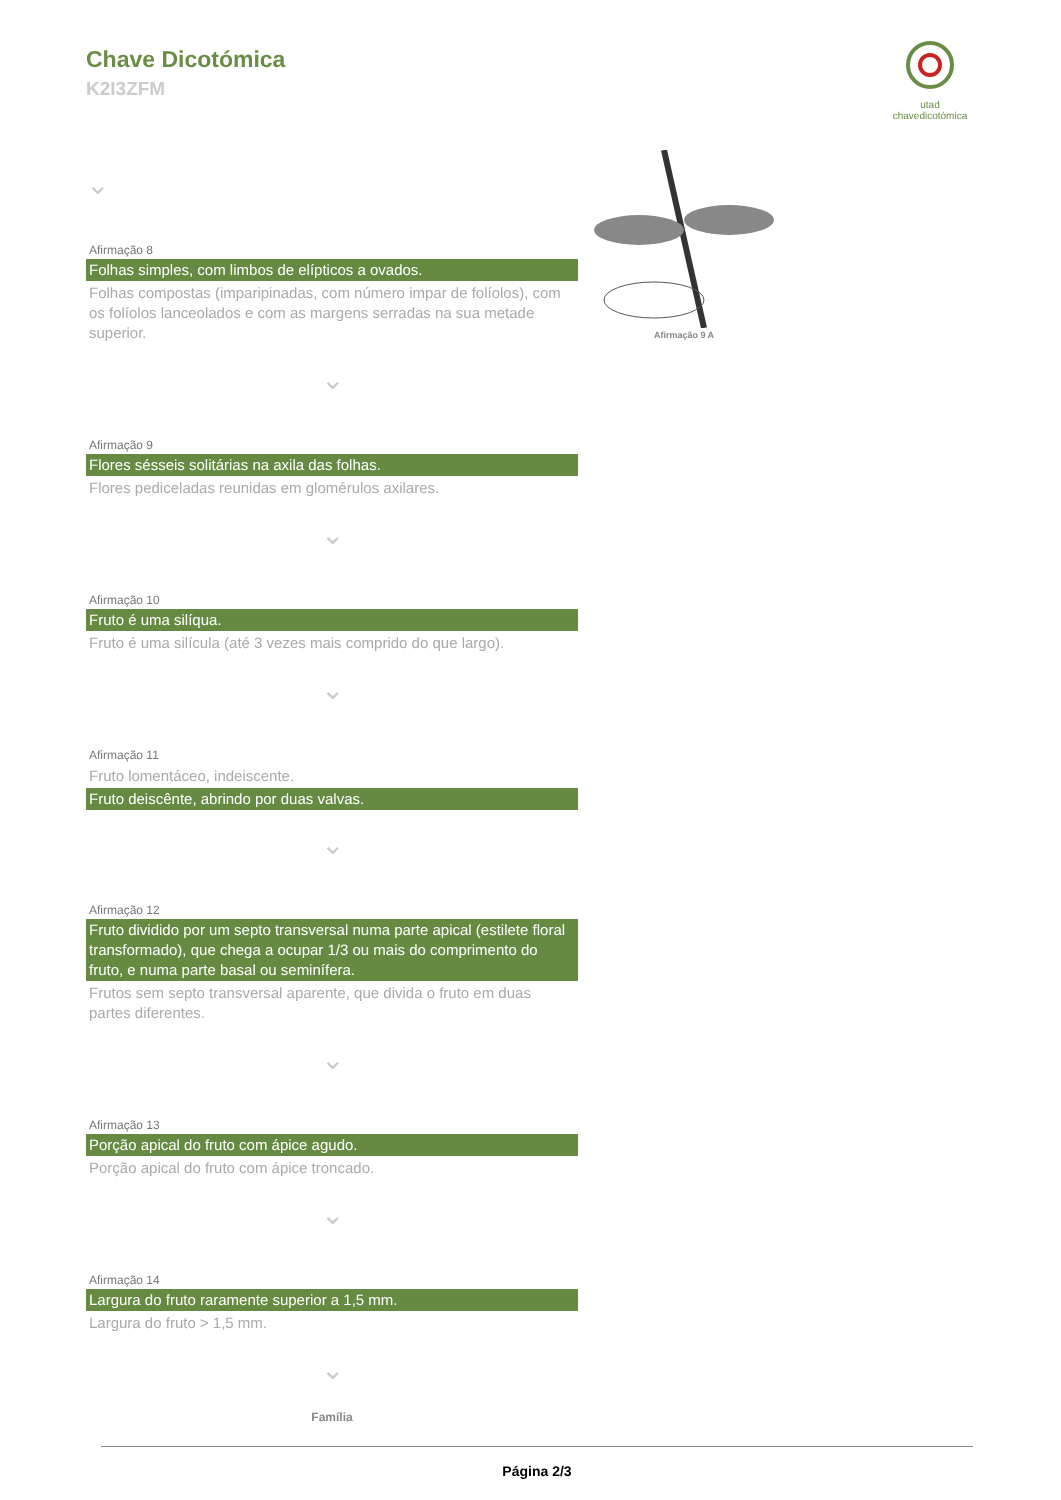Chave Dicotómica
K2I3ZFM
utad
chavedicotómica
Afirmação 9 A
⌄
Afirmação 8
Folhas simples, com limbos de elípticos a ovados.
Folhas compostas (imparipinadas, com número impar de folíolos), com os folíolos lanceolados e com as margens serradas na sua metade superior.
⌄
Afirmação 9
Flores sésseis solitárias na axila das folhas.
Flores pediceladas reunidas em glomérulos axilares.
⌄
Afirmação 10
Fruto é uma silíqua.
Fruto é uma silícula (até 3 vezes mais comprido do que largo).
⌄
Afirmação 11
Fruto lomentáceo, indeiscente.
Fruto deiscênte, abrindo por duas valvas.
⌄
Afirmação 12
Fruto dividido por um septo transversal numa parte apical (estilete floral transformado), que chega a ocupar 1/3 ou mais do comprimento do fruto, e numa parte basal ou seminífera.
Frutos sem septo transversal aparente, que divida o fruto em duas partes diferentes.
⌄
Afirmação 13
Porção apical do fruto com ápice agudo.
Porção apical do fruto com ápice troncado.
⌄
Afirmação 14
Largura do fruto raramente superior a 1,5 mm.
Largura do fruto > 1,5 mm.
⌄
Família
Página 2/3